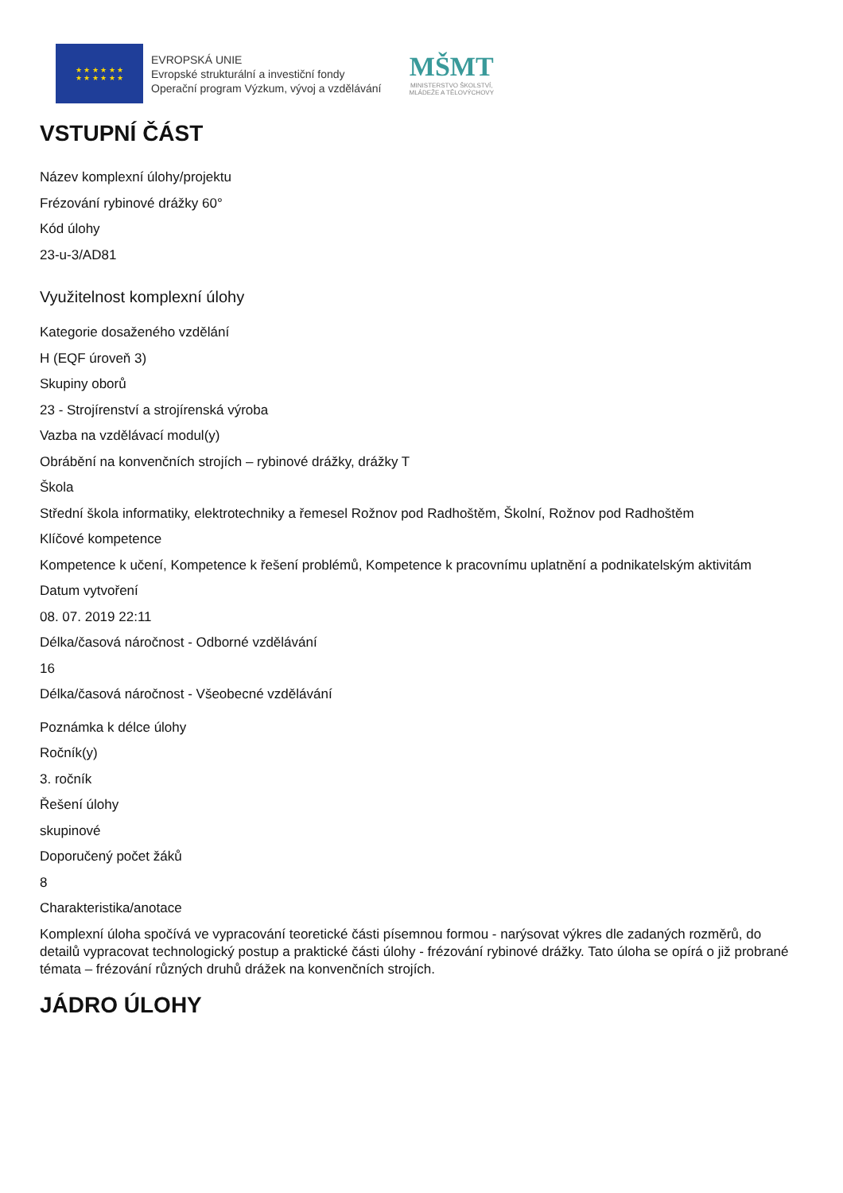★ ★ ★ ★ ★ ★
★ ★ ★ ★ ★ ★
EVROPSKÁ UNIE
Evropské strukturální a investiční fondy
Operační program Výzkum, vývoj a vzdělávání
MŠMT
MINISTERSTVO ŠKOLSTVÍ,
MLÁDEŽE A TĚLOVÝCHOVY
VSTUPNÍ ČÁST
Název komplexní úlohy/projektu
Frézování rybinové drážky 60°
Kód úlohy
23-u-3/AD81
Využitelnost komplexní úlohy
Kategorie dosaženého vzdělání
H (EQF úroveň 3)
Skupiny oborů
23 - Strojírenství a strojírenská výroba
Vazba na vzdělávací modul(y)
Obrábění na konvenčních strojích – rybinové drážky, drážky T
Škola
Střední škola informatiky, elektrotechniky a řemesel Rožnov pod Radhoštěm, Školní, Rožnov pod Radhoštěm
Klíčové kompetence
Kompetence k učení, Kompetence k řešení problémů, Kompetence k pracovnímu uplatnění a podnikatelským aktivitám
Datum vytvoření
08. 07. 2019 22:11
Délka/časová náročnost - Odborné vzdělávání
16
Délka/časová náročnost - Všeobecné vzdělávání
Poznámka k délce úlohy
Ročník(y)
3. ročník
Řešení úlohy
skupinové
Doporučený počet žáků
8
Charakteristika/anotace
Komplexní úloha spočívá ve vypracování teoretické části písemnou formou - narýsovat výkres dle zadaných rozměrů, do detailů vypracovat technologický postup a praktické části úlohy - frézování rybinové drážky. Tato úloha se opírá o již probrané témata – frézování různých druhů drážek na konvenčních strojích.
JÁDRO ÚLOHY